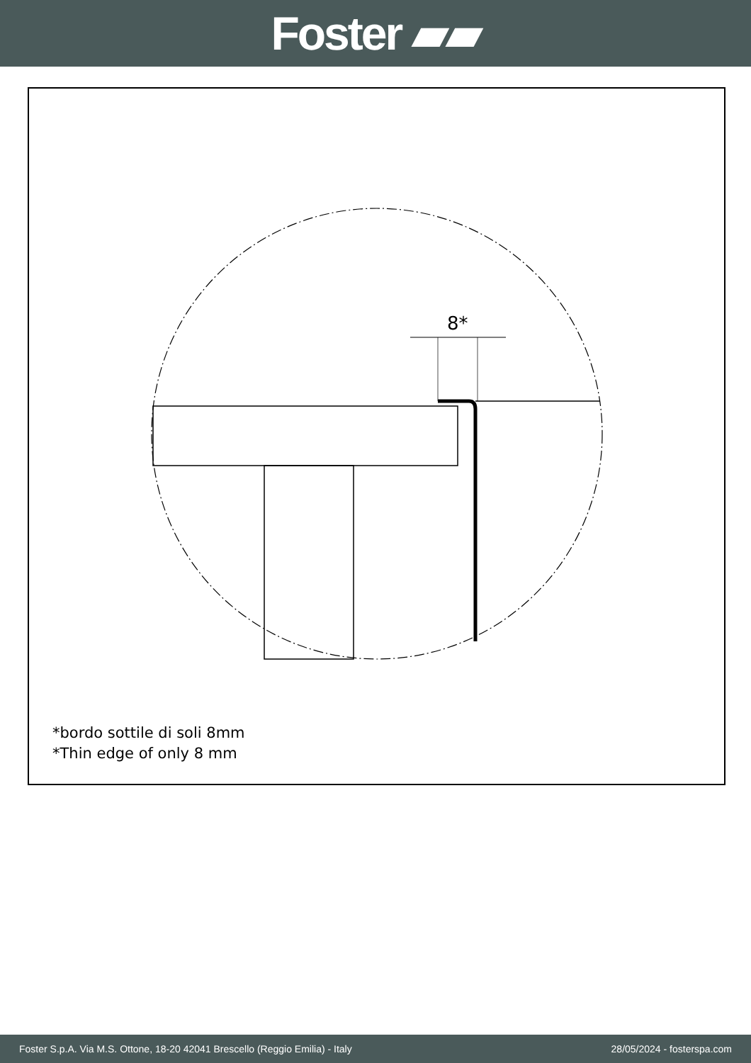Foster ▰▰
8*
*bordo sottile di soli 8mm
*Thin edge of only 8 mm
Foster S.p.A. Via M.S. Ottone, 18-20 42041 Brescello (Reggio Emilia) - Italy 28/05/2024 - fosterspa.com